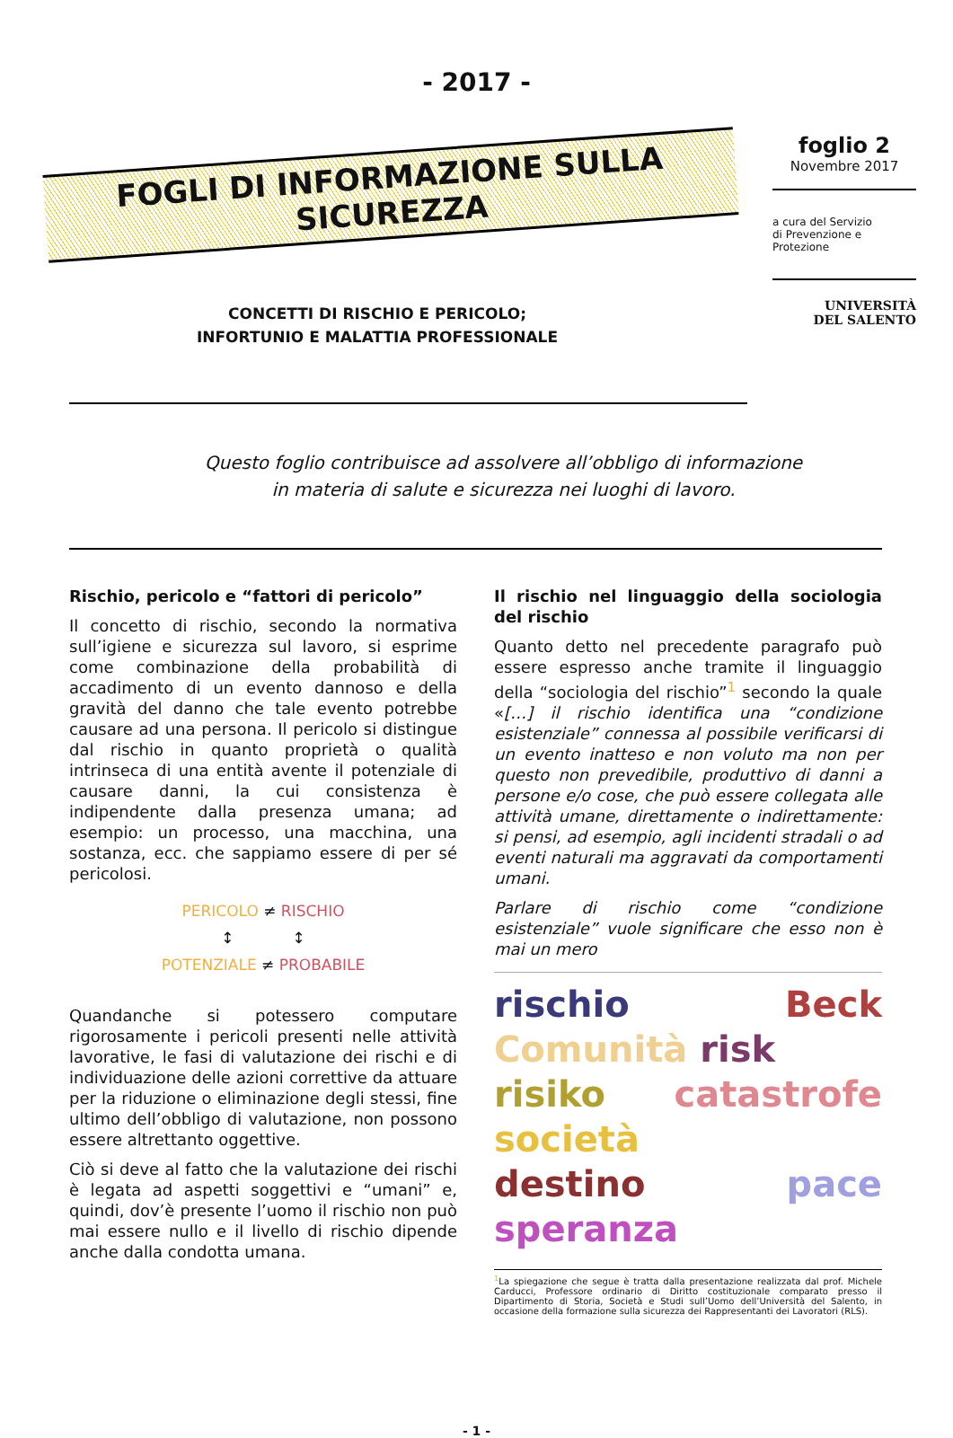- 2017 -
FOGLI DI INFORMAZIONE SULLA SICUREZZA
CONCETTI DI RISCHIO E PERICOLO;
INFORTUNIO E MALATTIA PROFESSIONALE
foglio 2
Novembre 2017
a cura del Servizio
di Prevenzione e Protezione
UNIVERSITÀ
DEL SALENTO
Questo foglio contribuisce ad assolvere all’obbligo di informazione
in materia di salute e sicurezza nei luoghi di lavoro.
Rischio, pericolo e “fattori di pericolo”
Il concetto di rischio, secondo la normativa sull’igiene e sicurezza sul lavoro, si esprime come combinazione della probabilità di accadimento di un evento dannoso e della gravità del danno che tale evento potrebbe causare ad una persona. Il pericolo si distingue dal rischio in quanto proprietà o qualità intrinseca di una entità avente il potenziale di causare danni, la cui consistenza è indipendente dalla presenza umana; ad esempio: un processo, una macchina, una sostanza, ecc. che sappiamo essere di per sé pericolosi.
PERICOLO ≠ RISCHIO
↕ ↕
POTENZIALE ≠ PROBABILE
Quandanche si potessero computare rigorosamente i pericoli presenti nelle attività lavorative, le fasi di valutazione dei rischi e di individuazione delle azioni correttive da attuare per la riduzione o eliminazione degli stessi, fine ultimo dell’obbligo di valutazione, non possono essere altrettanto oggettive.
Ciò si deve al fatto che la valutazione dei rischi è legata ad aspetti soggettivi e “umani” e, quindi, dov’è presente l’uomo il rischio non può mai essere nullo e il livello di rischio dipende anche dalla condotta umana.
Il rischio nel linguaggio della sociologia del rischio
Quanto detto nel precedente paragrafo può essere espresso anche tramite il linguaggio della “sociologia del rischio”<sup>1</sup> secondo la quale «[…] il rischio identifica una “condizione esistenziale” connessa al possibile verificarsi di un evento inatteso e non voluto ma non per questo non prevedibile, produttivo di danni a persone e/o cose, che può essere collegata alle attività umane, direttamente o indirettamente: si pensi, ad esempio, agli incidenti stradali o ad eventi naturali ma aggravati da comportamenti umani.
Parlare di rischio come “condizione esistenziale” vuole significare che esso non è mai un mero
rischio Beck Comunità risk
risiko catastrofe società
destino pace speranza
<sup>1</sup> La spiegazione che segue è tratta dalla presentazione realizzata dal prof. Michele Carducci, Professore ordinario di Diritto costituzionale comparato presso il Dipartimento di Storia, Società e Studi sull’Uomo dell’Università del Salento, in occasione della formazione sulla sicurezza dei Rappresentanti dei Lavoratori (RLS).
- 1 -